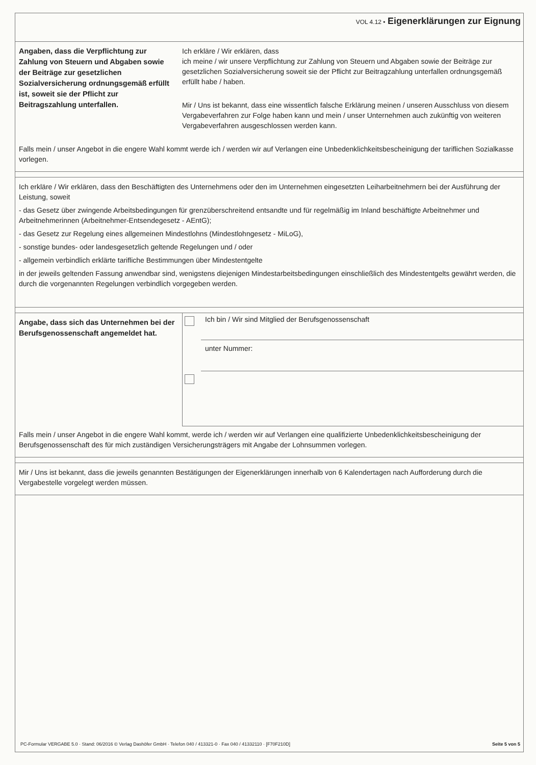VOL 4.12 • Eigenerklärungen zur Eignung
Angaben, dass die Verpflichtung zur Zahlung von Steuern und Abgaben sowie der Beiträge zur gesetzlichen Sozialversicherung ordnungsgemäß erfüllt ist, soweit sie der Pflicht zur Beitragszahlung unterfallen.
Ich erkläre / Wir erklären, dass
ich meine / wir unsere Verpflichtung zur Zahlung von Steuern und Abgaben sowie der Beiträge zur gesetzlichen Sozialversicherung soweit sie der Pflicht zur Beitragzahlung unterfallen ordnungsgemäß erfüllt habe / haben.
Mir / Uns ist bekannt, dass eine wissentlich falsche Erklärung meinen / unseren Ausschluss von diesem Vergabeverfahren zur Folge haben kann und mein / unser Unternehmen auch zukünftig von weiteren Vergabeverfahren ausgeschlossen werden kann.
Falls mein / unser Angebot in die engere Wahl kommt werde ich / werden wir auf Verlangen eine Unbedenklichkeitsbescheinigung der tariflichen Sozialkasse vorlegen.
Ich erkläre / Wir erklären, dass den Beschäftigten des Unternehmens oder den im Unternehmen eingesetzten Leiharbeitnehmern bei der Ausführung der Leistung, soweit
- das Gesetz über zwingende Arbeitsbedingungen für grenzüberschreitend entsandte und für regelmäßig im Inland beschäftigte Arbeitnehmer und Arbeitnehmerinnen (Arbeitnehmer-Entsendegesetz - AEntG);
- das Gesetz zur Regelung eines allgemeinen Mindestlohns (Mindestlohngesetz - MiLoG),
- sonstige bundes- oder landesgesetzlich geltende Regelungen und / oder
- allgemein verbindlich erklärte tarifliche Bestimmungen über Mindestentgelte
in der jeweils geltenden Fassung anwendbar sind, wenigstens diejenigen Mindestarbeitsbedingungen einschließlich des Mindestentgelts gewährt werden, die durch die vorgenannten Regelungen verbindlich vorgegeben werden.
Angabe, dass sich das Unternehmen bei der Berufsgenossenschaft angemeldet hat.
Ich bin / Wir sind Mitglied der Berufsgenossenschaft
unter Nummer:
Falls mein / unser Angebot in die engere Wahl kommt, werde ich / werden wir auf Verlangen eine qualifizierte Unbedenklichkeitsbescheinigung der Berufsgenossenschaft des für mich zuständigen Versicherungsträgers mit Angabe der Lohnsummen vorlegen.
Mir / Uns ist bekannt, dass die jeweils genannten Bestätigungen der Eigenerklärungen innerhalb von 6 Kalendertagen nach Aufforderung durch die Vergabestelle vorgelegt werden müssen.
PC-Formular VERGABE 5.0 · Stand: 06/2016 © Verlag Dashöfer GmbH · Telefon 040 / 413321-0 · Fax 040 / 41332110 · [F70F210D] Seite 5 von 5